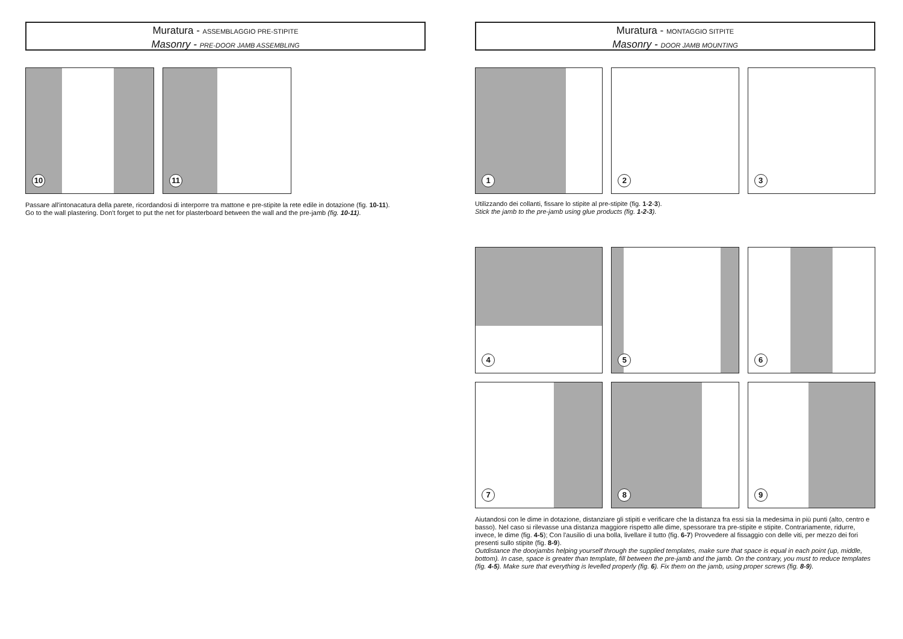Muratura - ASSEMBLAGGIO PRE-STIPITE
Masonry - PRE-DOOR JAMB ASSEMBLING
10
11
Passare all'intonacatura della parete, ricordandosi di interporre tra mattone e pre-stipite la rete edile in dotazione (fig. 10-11).
Go to the wall plastering. Don't forget to put the net for plasterboard between the wall and the pre-jamb (fig. 10-11).
Muratura - MONTAGGIO SITPITE
Masonry - DOOR JAMB MOUNTING
1
2
3
Utilizzando dei collanti, fissare lo stipite al pre-stipite (fig. 1-2-3).
Stick the jamb to the pre-jamb using glue products (fig. 1-2-3).
4
5
6
7
8
9
Aiutandosi con le dime in dotazione, distanziare gli stipiti e verificare che la distanza fra essi sia la medesima in più punti (alto, centro e basso). Nel caso si rilevasse una distanza maggiore rispetto alle dime, spessorare tra pre-stipite e stipite. Contrariamente, ridurre, invece, le dime (fig. 4-5); Con l'ausilio di una bolla, livellare il tutto (fig. 6-7) Provvedere al fissaggio con delle viti, per mezzo dei fori presenti sullo stipite (fig. 8-9).
Outdistance the doorjambs helping yourself through the supplied templates, make sure that space is equal in each point (up, middle, bottom). In case, space is greater than template, fill between the pre-jamb and the jamb. On the contrary, you must to reduce templates (fig. 4-5). Make sure that everything is levelled properly (fig. 6). Fix them on the jamb, using proper screws (fig. 8-9).